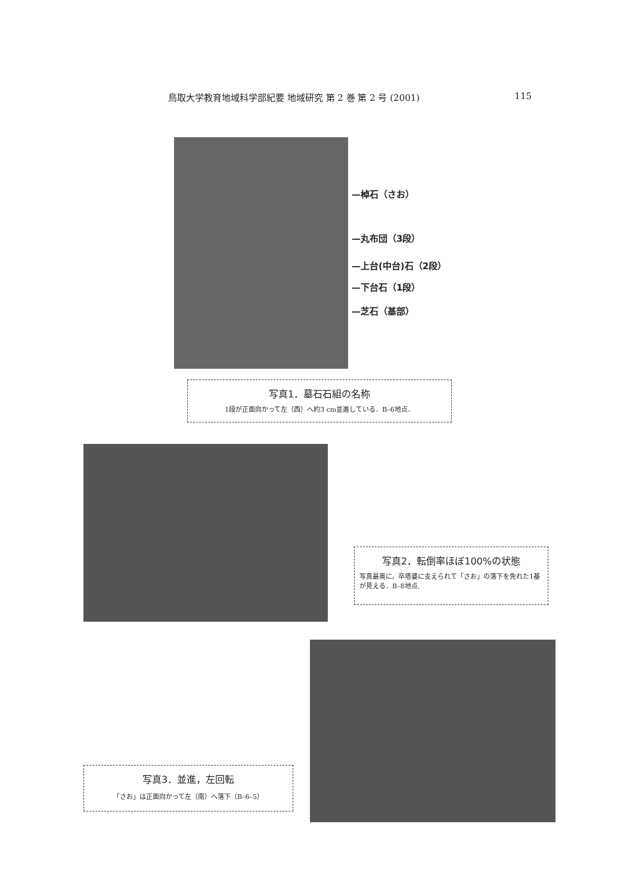鳥取大学教育地域科学部紀要 地域研究 第 2 巻 第 2 号 (2001) 115
—棹石（さお）
—丸布団（3段）
—上台(中台)石（2段）
—下台石（1段）
—芝石（基部）
写真1．墓石石組の名称
1段が正面向かって左（西）へ約3 cm並進している．B–6地点．
写真2．転倒率ほぼ100%の状態
写真最奥に，卒塔婆に支えられて「さお」の落下を免れた1基が見える．B–8地点.
写真3．並進，左回転
「さお」は正面向かって左（南）へ落下（B–6–5）